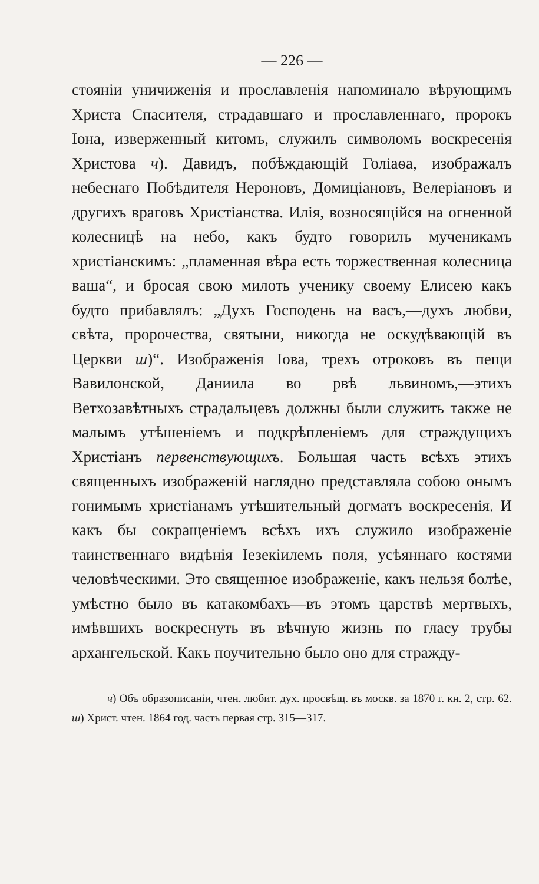— 226 —
стоянiи уничиженiя и прославленiя напоминало вѣрующимъ Христа Спасителя, страдавшаго и прославленнаго, пророкъ Iона, изверженный китомъ, служилъ символомъ воскресенiя Христова ч). Давидъ, побѣждающiй Голiаѳа, изображалъ небеснаго Побѣдителя Нероновъ, Домицiановъ, Велерiановъ и другихъ враговъ Христiанства. Илiя, возносящiйся на огненной колесницѣ на небо, какъ будто говорилъ мученикамъ христiанскимъ: „пламенная вѣра есть торжественная колесница ваша“, и бросая свою милоть ученику своему Елисею какъ будто прибавлялъ: „Духъ Господень на васъ,—духъ любви, свѣта, пророчества, святыни, никогда не оскудѣвающiй въ Церкви ш)“. Изображенiя Iова, трехъ отроковъ въ пещи Вавилонской, Даниила во рвѣ львиномъ,—этихъ Ветхозавѣтныхъ страдальцевъ должны были служить также не малымъ утѣшенiемъ и подкрѣпленiемъ для страждущихъ Христiанъ первенствующихъ. Большая часть всѣхъ этихъ священныхъ изображенiй наглядно представляла собою онымъ гонимымъ христiанамъ утѣшительный догматъ воскресенiя. И какъ бы сокращенiемъ всѣхъ ихъ служило изображенiе таинственнаго видѣнiя Iезекiилемъ поля, усѣяннаго костями человѣческими. Это священное изображенiе, какъ нельзя болѣе, умѣстно было въ катакомбахъ—въ этомъ царствѣ мертвыхъ, имѣвшихъ воскреснуть въ вѣчную жизнь по гласу трубы архангельской. Какъ поучительно было оно для стражду-
ч) Объ образописанiи, чтен. любит. дух. просвѣщ. въ москв. за 1870 г. кн. 2, стр. 62. ш) Христ. чтен. 1864 год. часть первая стр. 315—317.